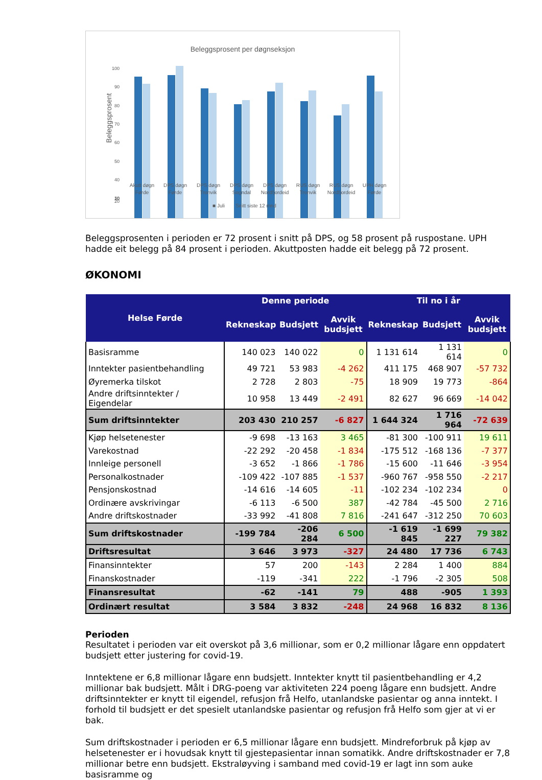Beleggsprosent per døgnseksjon
Beleggsprosent
100
90
80
70
60
50
40
30
20
10
Akutt døgn
Førde
DPS døgn
Førde
DPS døgn
Tronvik
DPS døgn
Sogndal
DPS døgn
Nordfjordeid
RUS døgn
Tronvik
RUS døgn
Nordfjordeid
UPH døgn
Førde
■ Juli
Snitt siste 12 mnd
Beleggsprosenten i perioden er 72 prosent i snitt på DPS, og 58 prosent på ruspostane. UPH hadde eit belegg på 84 prosent i perioden. Akuttposten hadde eit belegg på 72 prosent.
ØKONOMI
| Helse Førde | Denne periode | | | Til no i år | | |
| --- | --- | --- | --- | --- | --- | --- |
| | Rekneskap | Budsjett | Avvik budsjett | Rekneskap | Budsjett | Avvik budsjett |
| Basisramme | 140 023 | 140 022 | 0 | 1 131 614 | 1 131 614 | 0 |
| Inntekter pasientbehandling | 49 721 | 53 983 | -4 262 | 411 175 | 468 907 | -57 732 |
| Øyremerka tilskot | 2 728 | 2 803 | -75 | 18 909 | 19 773 | -864 |
| Andre driftsinntekter / Eigendelar | 10 958 | 13 449 | -2 491 | 82 627 | 96 669 | -14 042 |
| Sum driftsinntekter | 203 430 | 210 257 | -6 827 | 1 644 324 | 1 716 964 | -72 639 |
| Kjøp helsetenester | -9 698 | -13 163 | 3 465 | -81 300 | -100 911 | 19 611 |
| Varekostnad | -22 292 | -20 458 | -1 834 | -175 512 | -168 136 | -7 377 |
| Innleige personell | -3 652 | -1 866 | -1 786 | -15 600 | -11 646 | -3 954 |
| Personalkostnader | -109 422 | -107 885 | -1 537 | -960 767 | -958 550 | -2 217 |
| Pensjonskostnad | -14 616 | -14 605 | -11 | -102 234 | -102 234 | 0 |
| Ordinære avskrivingar | -6 113 | -6 500 | 387 | -42 784 | -45 500 | 2 716 |
| Andre driftskostnader | -33 992 | -41 808 | 7 816 | -241 647 | -312 250 | 70 603 |
| Sum driftskostnader | -199 784 | -206 284 | 6 500 | -1 619 845 | -1 699 227 | 79 382 |
| Driftsresultat | 3 646 | 3 973 | -327 | 24 480 | 17 736 | 6 743 |
| Finansinntekter | 57 | 200 | -143 | 2 284 | 1 400 | 884 |
| Finanskostnader | -119 | -341 | 222 | -1 796 | -2 305 | 508 |
| Finansresultat | -62 | -141 | 79 | 488 | -905 | 1 393 |
| Ordinært resultat | 3 584 | 3 832 | -248 | 24 968 | 16 832 | 8 136 |
Perioden
Resultatet i perioden var eit overskot på 3,6 millionar, som er 0,2 millionar lågare enn oppdatert budsjett etter justering for covid-19.
Inntektene er 6,8 millionar lågare enn budsjett. Inntekter knytt til pasientbehandling er 4,2 millionar bak budsjett. Målt i DRG-poeng var aktiviteten 224 poeng lågare enn budsjett. Andre driftsinntekter er knytt til eigendel, refusjon frå Helfo, utanlandske pasientar og anna inntekt. I forhold til budsjett er det spesielt utanlandske pasientar og refusjon frå Helfo som gjer at vi er bak.
Sum driftskostnader i perioden er 6,5 millionar lågare enn budsjett. Mindreforbruk på kjøp av helsetenester er i hovudsak knytt til gjestepasientar innan somatikk. Andre driftskostnader er 7,8 millionar betre enn budsjett. Ekstraløyving i samband med covid-19 er lagt inn som auke basisramme og